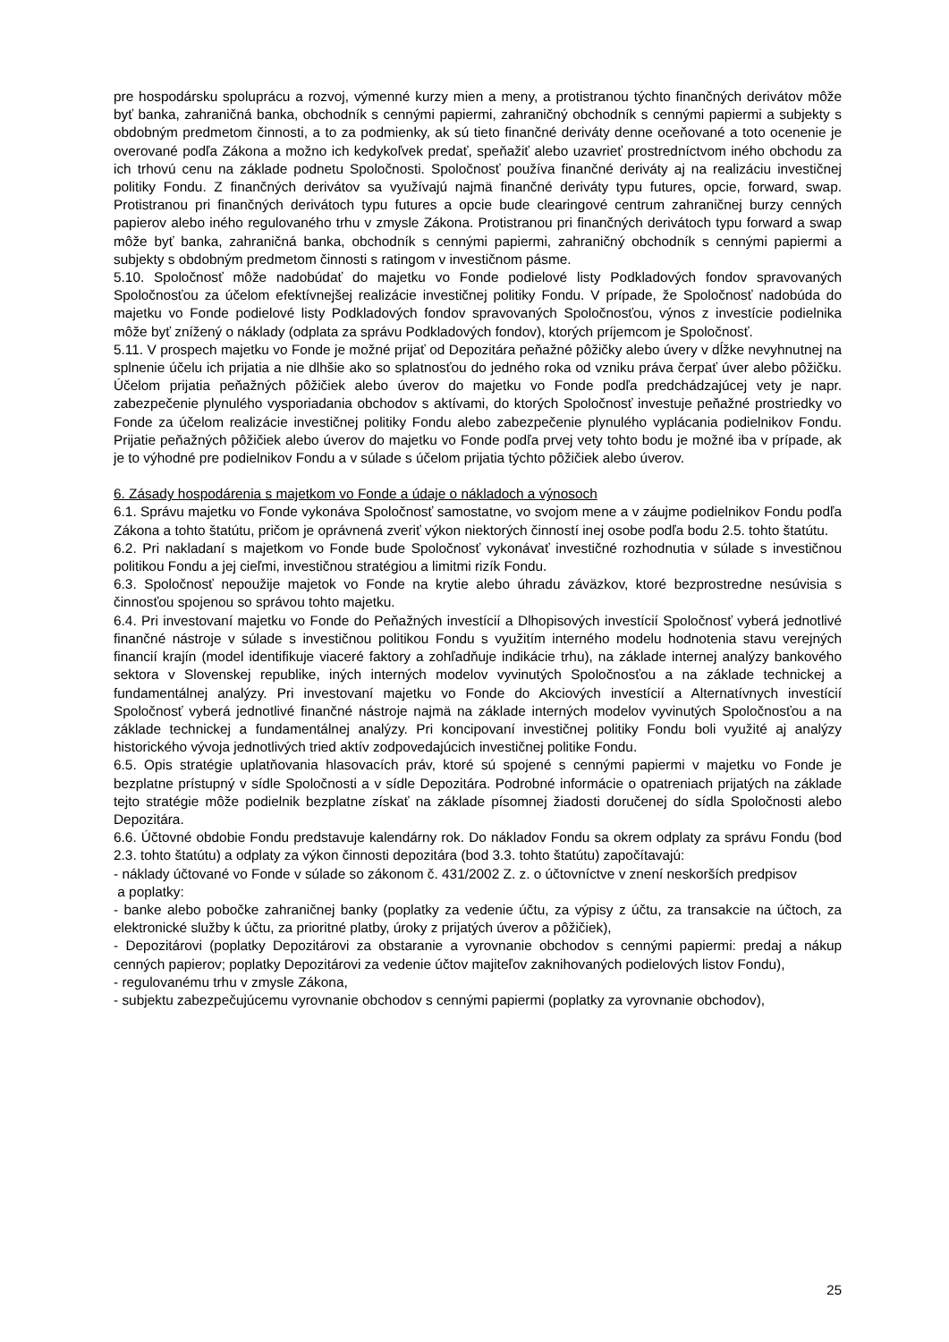pre hospodársku spoluprácu a rozvoj, výmenné kurzy mien a meny, a protistranou týchto finančných derivátov môže byť banka, zahraničná banka, obchodník s cennými papiermi, zahraničný obchodník s cennými papiermi a subjekty s obdobným predmetom činnosti, a to za podmienky, ak sú tieto finančné deriváty denne oceňované a toto ocenenie je overované podľa Zákona a možno ich kedykoľvek predať, speňažiť alebo uzavrieť prostredníctvom iného obchodu za ich trhovú cenu na základe podnetu Spoločnosti. Spoločnosť používa finančné deriváty aj na realizáciu investičnej politiky Fondu. Z finančných derivátov sa využívajú najmä finančné deriváty typu futures, opcie, forward, swap. Protistranou pri finančných derivátoch typu futures a opcie bude clearingové centrum zahraničnej burzy cenných papierov alebo iného regulovaného trhu v zmysle Zákona. Protistranou pri finančných derivátoch typu forward a swap môže byť banka, zahraničná banka, obchodník s cennými papiermi, zahraničný obchodník s cennými papiermi a subjekty s obdobným predmetom činnosti s ratingom v investičnom pásme.
5.10. Spoločnosť môže nadobúdať do majetku vo Fonde podielové listy Podkladových fondov spravovaných Spoločnosťou za účelom efektívnejšej realizácie investičnej politiky Fondu. V prípade, že Spoločnosť nadobúda do majetku vo Fonde podielové listy Podkladových fondov spravovaných Spoločnosťou, výnos z investície podielnika môže byť znížený o náklady (odplata za správu Podkladových fondov), ktorých príjemcom je Spoločnosť.
5.11. V prospech majetku vo Fonde je možné prijať od Depozitára peňažné pôžičky alebo úvery v dĺžke nevyhnutnej na splnenie účelu ich prijatia a nie dlhšie ako so splatnosťou do jedného roka od vzniku práva čerpať úver alebo pôžičku. Účelom prijatia peňažných pôžičiek alebo úverov do majetku vo Fonde podľa predchádzajúcej vety je napr. zabezpečenie plynulého vysporiadania obchodov s aktívami, do ktorých Spoločnosť investuje peňažné prostriedky vo Fonde za účelom realizácie investičnej politiky Fondu alebo zabezpečenie plynulého vyplácania podielnikov Fondu. Prijatie peňažných pôžičiek alebo úverov do majetku vo Fonde podľa prvej vety tohto bodu je možné iba v prípade, ak je to výhodné pre podielnikov Fondu a v súlade s účelom prijatia týchto pôžičiek alebo úverov.
6. Zásady hospodárenia s majetkom vo Fonde a údaje o nákladoch a výnosoch
6.1. Správu majetku vo Fonde vykonáva Spoločnosť samostatne, vo svojom mene a v záujme podielnikov Fondu podľa Zákona a tohto štatútu, pričom je oprávnená zveriť výkon niektorých činností inej osobe podľa bodu 2.5. tohto štatútu.
6.2. Pri nakladaní s majetkom vo Fonde bude Spoločnosť vykonávať investičné rozhodnutia v súlade s investičnou politikou Fondu a jej cieľmi, investičnou stratégiou a limitmi rizík Fondu.
6.3. Spoločnosť nepoužije majetok vo Fonde na krytie alebo úhradu záväzkov, ktoré bezprostredne nesúvisia s činnosťou spojenou so správou tohto majetku.
6.4. Pri investovaní majetku vo Fonde do Peňažných investícií a Dlhopisových investícií Spoločnosť vyberá jednotlivé finančné nástroje v súlade s investičnou politikou Fondu s využitím interného modelu hodnotenia stavu verejných financií krajín (model identifikuje viaceré faktory a zohľadňuje indikácie trhu), na základe internej analýzy bankového sektora v Slovenskej republike, iných interných modelov vyvinutých Spoločnosťou a na základe technickej a fundamentálnej analýzy. Pri investovaní majetku vo Fonde do Akciových investícií a Alternatívnych investícií Spoločnosť vyberá jednotlivé finančné nástroje najmä na základe interných modelov vyvinutých Spoločnosťou a na základe technickej a fundamentálnej analýzy. Pri koncipovaní investičnej politiky Fondu boli využité aj analýzy historického vývoja jednotlivých tried aktív zodpovedajúcich investičnej politike Fondu.
6.5. Opis stratégie uplatňovania hlasovacích práv, ktoré sú spojené s cennými papiermi v majetku vo Fonde je bezplatne prístupný v sídle Spoločnosti a v sídle Depozitára. Podrobné informácie o opatreniach prijatých na základe tejto stratégie môže podielnik bezplatne získať na základe písomnej žiadosti doručenej do sídla Spoločnosti alebo Depozitára.
6.6. Účtovné obdobie Fondu predstavuje kalendárny rok. Do nákladov Fondu sa okrem odplaty za správu Fondu (bod 2.3. tohto štatútu) a odplaty za výkon činnosti depozitára (bod 3.3. tohto štatútu) započítavajú:
- náklady účtované vo Fonde v súlade so zákonom č. 431/2002 Z. z. o účtovníctve v znení neskorších predpisov
a poplatky:
- banke alebo pobočke zahraničnej banky (poplatky za vedenie účtu, za výpisy z účtu, za transakcie na účtoch, za elektronické služby k účtu, za prioritné platby, úroky z prijatých úverov a pôžičiek),
- Depozitárovi (poplatky Depozitárovi za obstaranie a vyrovnanie obchodov s cennými papiermi: predaj a nákup cenných papierov; poplatky Depozitárovi za vedenie účtov majiteľov zaknihovaných podielových listov Fondu),
- regulovanému trhu v zmysle Zákona,
- subjektu zabezpečujúcemu vyrovnanie obchodov s cennými papiermi (poplatky za vyrovnanie obchodov),
25